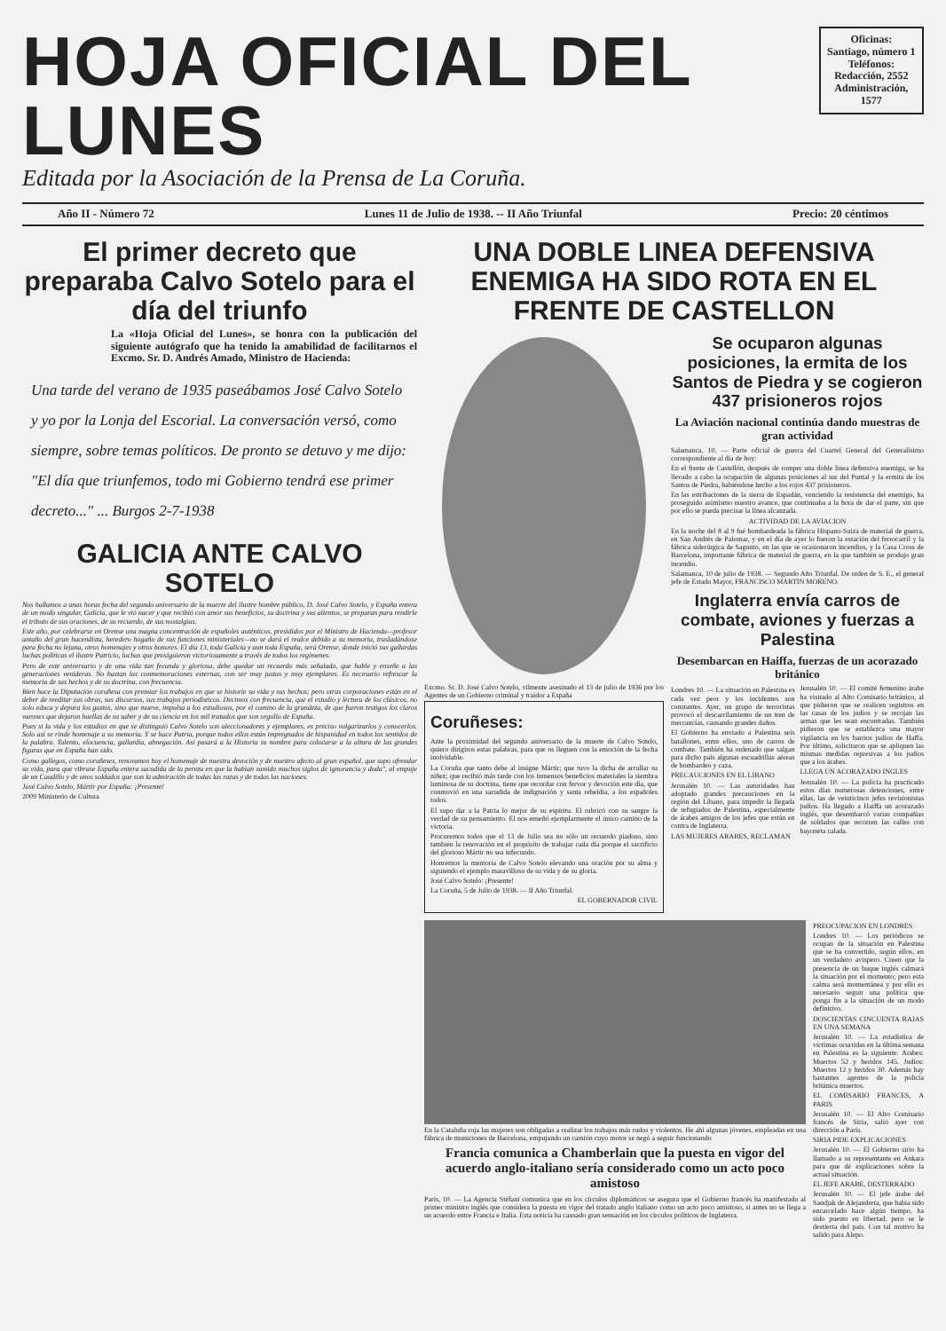HOJA OFICIAL DEL LUNES
Editada por la Asociación de la Prensa de La Coruña.
Oficinas:
Santiago, número 1
Teléfonos:
Redacción, 2552
Administración, 1577
Año II - Número 72 Lunes 11 de Julio de 1938. -- II Año Triunfal Precio: 20 céntimos
El primer decreto que preparaba Calvo Sotelo para el día del triunfo
La «Hoja Oficial del Lunes», se honra con la publicación del siguiente autógrafo que ha tenido la amabilidad de facilitarnos el Excmo. Sr. D. Andrés Amado, Ministro de Hacienda:
Una tarde del verano de 1935 paseábamos José Calvo Sotelo y yo por la Lonja del Escorial. La conversación versó, como siempre, sobre temas políticos. De pronto se detuvo y me dijo: "El día que triunfemos, todo mi Gobierno tendrá ese primer decreto..." ... Burgos 2-7-1938
GALICIA ANTE CALVO SOTELO
Nos hallamos a unas horas fecha del segundo aniversario de la muerte del ilustre hombre público, D. José Calvo Sotelo, y España entera de un modo singular, Galicia, que le vió nacer y que recibió con amor sus beneficios, su doctrina y sus alientos, se preparan para rendirle el tributo de sus oraciones, de su recuerdo, de sus nostalgias.
Este año, por celebrarse en Orense una magna concentración de españoles auténticos, presididos por el Ministro de Hacienda—profesor antaño del gran hacendista, heredero hogaño de sus funciones ministeriales—no se dará el realce debido a su memoria, trasladándose para fecha no lejana, otros homenajes y otros honores. El día 13, toda Galicia y aun toda España, será Orense, donde inició sus gallardas luchas políticas el ilustre Patricio, luchas que prosiguieron victoriosamente a través de todos los regímenes.
Pero de este aniversario y de una vida tan fecunda y gloriosa, debe quedar un recuerdo más señalado, que hable y enseñe a las generaciones venideras. No bastan las conmemoraciones externas, con ser muy justas y muy ejemplares. Es necesario refrescar la memoria de sus hechos y de su doctrina, con frecuencia.
Bien hace la Diputación coruñesa con premiar los trabajos en que se historie su vida y sus hechos; pero otras corporaciones están en el deber de reeditar sus obras, sus discursos, sus trabajos periodísticos. Decimos con frecuencia, que el estudio y lectura de los clásicos, no solo educa y depura los gustos, sino que mueve, impulsa a los estudiosos, por el camino de la grandeza, de que fueron testigos los claros varones que dejaron huellas de su saber y de su ciencia en los mil tratados que son orgullo de España.
Pues si la vida y los estudios en que se distinguió Calvo Sotelo son aleccionadores y ejemplares, es preciso vulgarizarlos y conocerlos. Solo así se rinde homenaje a su memoria. Y se hace Patria, porque todos ellos están impregnados de hispanidad en todos los sentidos de la palabra. Talento, elocuencia, gallardía, abnegación. Así pasará a la Historia su nombre para colocarse a la altura de las grandes figuras que en España han sido.
Como gallegos, como coruñeses, renovamos hoy el homenaje de nuestra devoción y de nuestro afecto al gran español, que supo ofrendar su vida, para que vibrase España entera sacudida de la pereza en que la habían sumido muchos siglos de ignorancia y duda", al empuje de un Caudillo y de unos soldados que son la admiración de todas las razas y de todas las naciones.
José Calvo Sotelo, Mártir por España: ¡Presente!
2009 Ministerio de Cultura
UNA DOBLE LINEA DEFENSIVA ENEMIGA HA SIDO ROTA EN EL FRENTE DE CASTELLON
Excmo. Sr. D. José Calvo Sotelo, vilmente asesinado el 13 de julio de 1936 por los Agentes de un Gobierno criminal y traidor a España
Coruñeses:
Ante la proximidad del segundo aniversario de la muerte de Calvo Sotelo, quiero dirigiros estas palabras, para que os lleguen con la emoción de la fecha inolvidable.
La Coruña que tanto debe al insigne Mártir; que tuvo la dicha de arrullar su niñez; que recibió más tarde con los inmensos beneficios materiales la siembra luminosa de su doctrina, tiene que recordar con fervor y devoción este día, que conmovió en una sacudida de indignación y santa rebeldía, a los españoles todos.
El supo dar a la Patria lo mejor de su espíritu. El rubricó con su sangre la verdad de su pensamiento. El nos enseñó ejemplarmente el único camino de la victoria.
Procuremos todos que el 13 de Julio sea no sólo un recuerdo piadoso, sino también la renovación en el propósito de trabajar cada día porque el sacrificio del glorioso Mártir no sea infecundo.
Honremos la memoria de Calvo Sotelo elevando una oración por su alma y siguiendo el ejemplo maravilloso de su vida y de su gloria.
José Calvo Sotelo: ¡Presente!
La Coruña, 5 de Julio de 1938. — II Año Triunfal.
EL GOBERNADOR CIVIL
Se ocuparon algunas posiciones, la ermita de los Santos de Piedra y se cogieron 437 prisioneros rojos
La Aviación nacional continúa dando muestras de gran actividad
Salamanca, 10. — Parte oficial de guerra del Cuartel General del Generalísimo correspondiente al día de hoy:
En el frente de Castellón, después de romper una doble línea defensiva enemiga, se ha llevado a cabo la ocupación de algunas posiciones al sur del Puntal y la ermita de los Santos de Piedra, habiéndose hecho a los rojos 437 prisioneros.
En las estribaciones de la sierra de Espadán, venciendo la resistencia del enemigo, ha proseguido asimismo nuestro avance, que continuaba a la hora de dar el parte, sin que por ello se pueda precisar la línea alcanzada.
ACTIVIDAD DE LA AVIACION
En la noche del 8 al 9 fué bombardeada la fábrica Hispano-Suiza de material de guerra, en San Andrés de Palomar, y en el día de ayer lo fueron la estación del ferrocarril y la fábrica siderúrgica de Sagunto, en las que se ocasionaron incendios, y la Casa Cross de Barcelona, importante fábrica de material de guerra, en la que también se produjo gran incendio.
Salamanca, 10 de julio de 1938. — Segundo Año Triunfal. De orden de S. E., el general jefe de Estado Mayor, FRANCISCO MARTIN MORENO.
Inglaterra envía carros de combate, aviones y fuerzas a Palestina
Desembarcan en Haiffa, fuerzas de un acorazado británico
Londres 10. — La situación en Palestina es cada vez peor y los incidentes son constantes. Ayer, un grupo de terroristas provocó el descarrilamiento de un tren de mercancías, causando grandes daños.
El Gobierno ha enviado a Palestina seis batallones, entre ellos, uno de carros de combate. También ha ordenado que salgan para dicho país algunas escuadrillas aéreas de bombardeo y caza.
PRECAUCIONES EN EL LIBANO
Jerusalén 10. — Las autoridades han adoptado grandes precauciones en la región del Líbano, para impedir la llegada de refugiados de Palestina, especialmente de árabes amigos de los jefes que están en contra de Inglaterra.
LAS MUJERES ARABES, RECLAMAN
Jerusalén 10. — El comité femenino árabe ha visitado al Alto Comisario británico, al que pidieron que se realicen registros en las casas de los judíos y se recojan las armas que les sean encontradas. También pidieron que se establezca una mayor vigilancia en los barrios judíos de Haffa. Por último, solicitaron que se apliquen las mismas medidas represivas a los judíos que a los árabes.
LLEGA UN ACORAZADO INGLES
Jerusalén 10. — La policía ha practicado estos días numerosas detenciones, entre ellas, las de veinticinco jefes revisionistas judíos. Ha llegado a Haiffa un acorazado inglés, que desembarcó varias compañías de soldados que recorren las calles con bayoneta calada.
En la Cataluña roja las mujeres son obligadas a realizar los trabajos más rudos y violentos. He ahí algunas jóvenes, empleadas en una fábrica de municiones de Barcelona, empujando un camión cuyo motor se negó a seguir funcionando
Francia comunica a Chamberlain que la puesta en vigor del acuerdo anglo-italiano sería considerado como un acto poco amistoso
París, 10. — La Agencia Stéfani comunica que en los círculos diplomáticos se asegura que el Gobierno francés ha manifestado al primer ministro inglés que considera la puesta en vigor del tratado anglo italiano como un acto poco amistoso, si antes no se llega a un acuerdo entre Francia e Italia. Esta noticia ha causado gran sensación en los círculos políticos de Inglaterra.
PREOCUPACION EN LONDRES
Londres 10. — Los periódicos se ocupan de la situación en Palestina que se ha convertido, según ellos, en un verdadero avispero. Creen que la presencia de un buque inglés calmará la situación por el momento; pero esta calma será momentánea y por ello es necesario seguir una política que ponga fin a la situación de un modo definitivo.
DOSCIENTAS CINCUENTA BAJAS EN UNA SEMANA
Jerusalén 10. — La estadística de víctimas ocurridas en la última semana en Palestina es la siguiente: Arabes: Muertos 52 y heridos 145. Judíos: Muertos 12 y heridos 30. Además hay bastantes agentes de la policía británica muertos.
EL COMISARIO FRANCES, A PARIS
Jerusalén 10. — El Alto Comisario francés de Siria, salió ayer con dirección a París.
SIRIA PIDE EXPLICACIONES
Jerusalén 10. — El Gobierno sirio ha llamado a su representante en Ankara para que dé explicaciones sobre la actual situación.
EL JEFE ARABE, DESTERRADO
Jerusalén 10. — El jefe árabe del Sandjak de Alejandreta, que había sido encarcelado hace algún tiempo, ha sido puesto en libertad, pero se le destierra del país. Con tal motivo ha salido para Alepo.